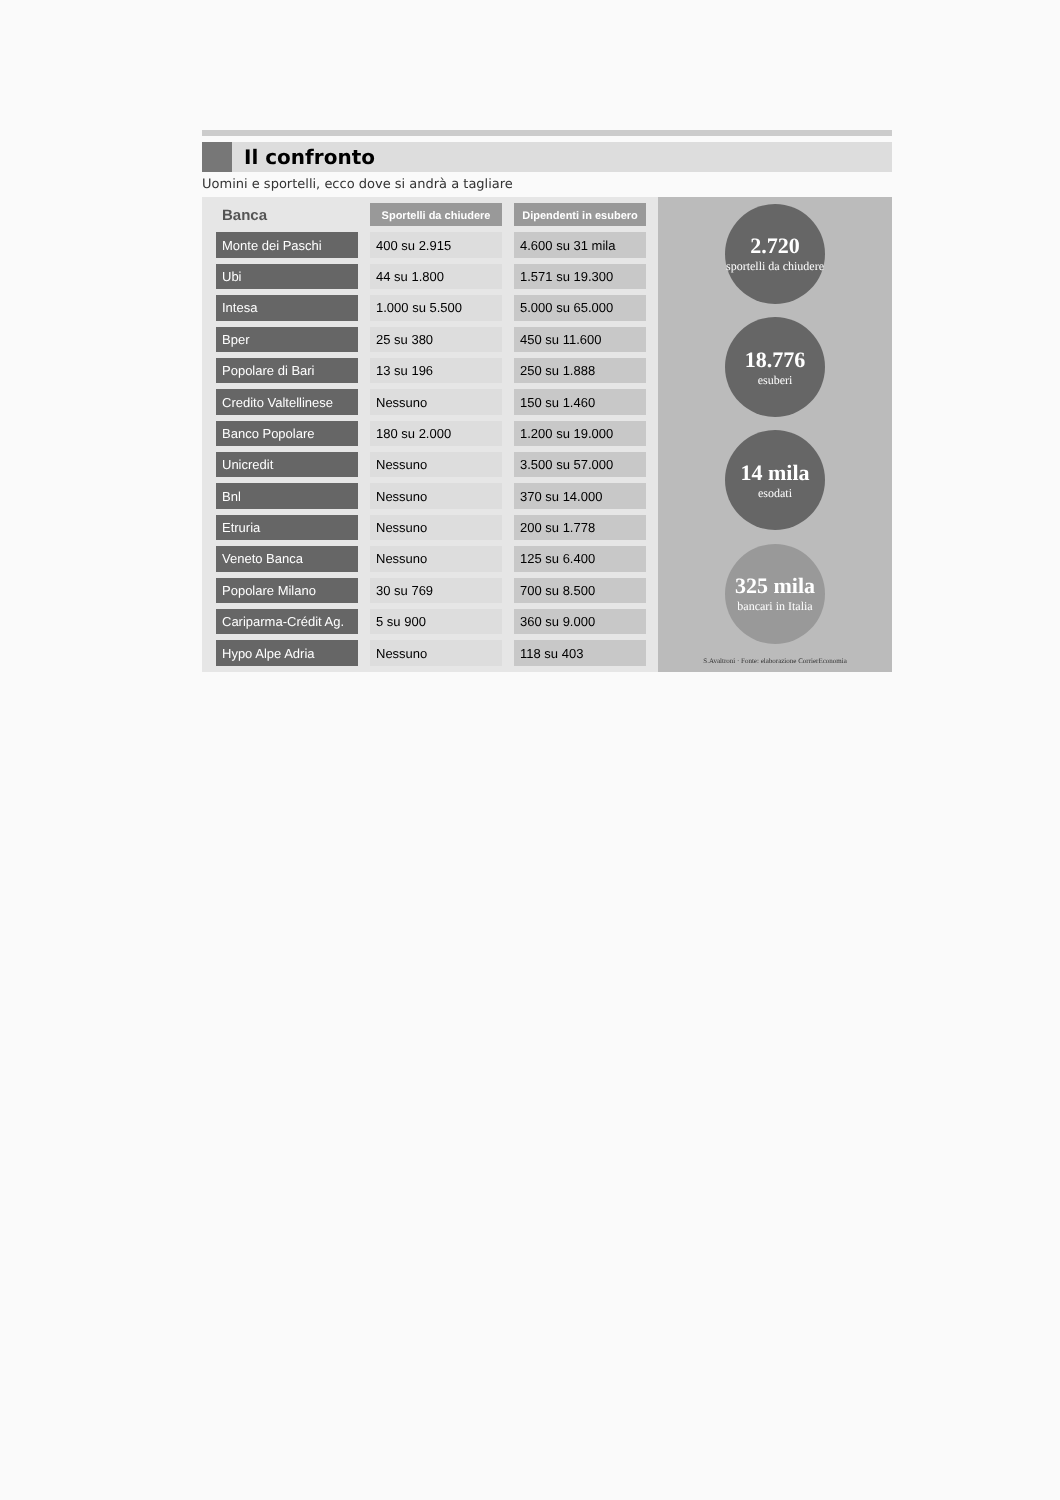Il confronto
Uomini e sportelli, ecco dove si andrà a tagliare
| Banca | Sportelli da chiudere | Dipendenti in esubero |
| --- | --- | --- |
| Monte dei Paschi | 400 su 2.915 | 4.600 su 31 mila |
| Ubi | 44 su 1.800 | 1.571 su 19.300 |
| Intesa | 1.000 su 5.500 | 5.000 su 65.000 |
| Bper | 25 su 380 | 450 su 11.600 |
| Popolare di Bari | 13 su 196 | 250 su 1.888 |
| Credito Valtellinese | Nessuno | 150 su 1.460 |
| Banco Popolare | 180 su 2.000 | 1.200 su 19.000 |
| Unicredit | Nessuno | 3.500 su 57.000 |
| Bnl | Nessuno | 370 su 14.000 |
| Etruria | Nessuno | 200 su 1.778 |
| Veneto Banca | Nessuno | 125 su 6.400 |
| Popolare Milano | 30 su 769 | 700 su 8.500 |
| Cariparma-Crédit Ag. | 5 su 900 | 360 su 9.000 |
| Hypo Alpe Adria | Nessuno | 118 su 403 |
2.720
sportelli da chiudere
18.776
esuberi
14 mila
esodati
325 mila
bancari in Italia
S.Avaltroni · Fonte: elaborazione CorrierEconomia